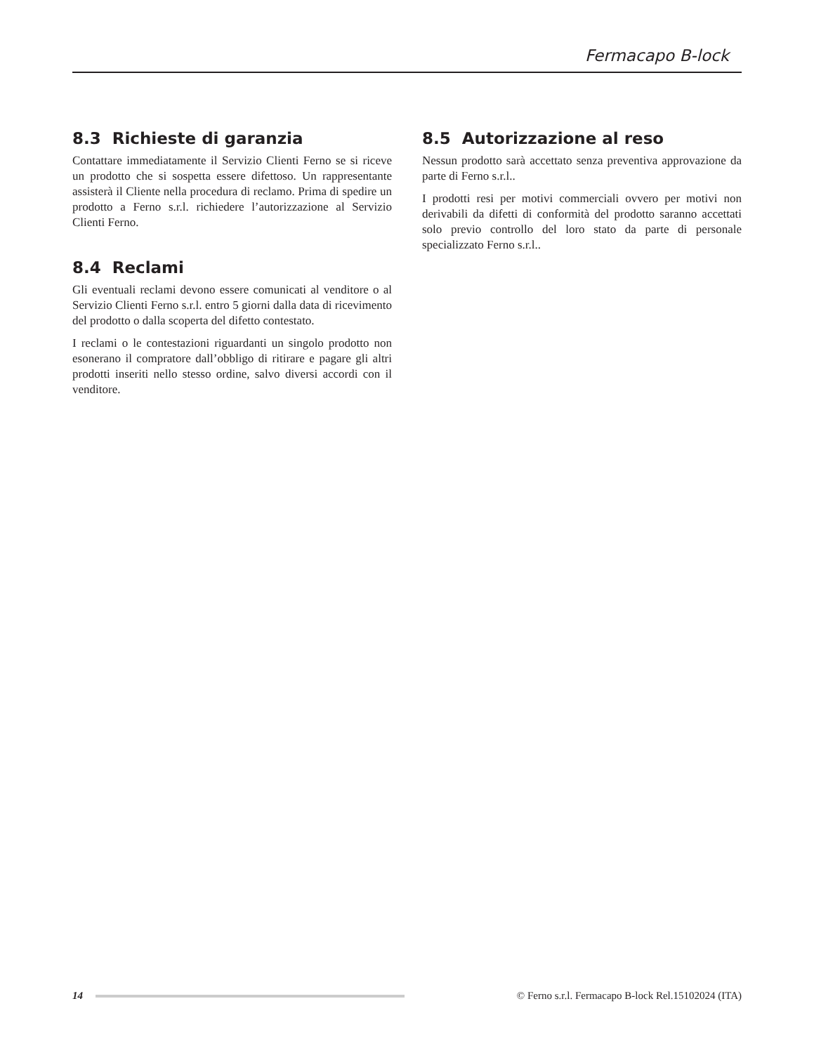Fermacapo B-lock
8.3 Richieste di garanzia
Contattare immediatamente il Servizio Clienti Ferno se si riceve un prodotto che si sospetta essere difettoso. Un rappresentante assisterà il Cliente nella procedura di reclamo. Prima di spedire un prodotto a Ferno s.r.l. richiedere l’autorizzazione al Servizio Clienti Ferno.
8.4 Reclami
Gli eventuali reclami devono essere comunicati al venditore o al Servizio Clienti Ferno s.r.l. entro 5 giorni dalla data di ricevimento del prodotto o dalla scoperta del difetto contestato.
I reclami o le contestazioni riguardanti un singolo prodotto non esonerano il compratore dall’obbligo di ritirare e pagare gli altri prodotti inseriti nello stesso ordine, salvo diversi accordi con il venditore.
8.5 Autorizzazione al reso
Nessun prodotto sarà accettato senza preventiva approvazione da parte di Ferno s.r.l..
I prodotti resi per motivi commerciali ovvero per motivi non derivabili da difetti di conformità del prodotto saranno accettati solo previo controllo del loro stato da parte di personale specializzato Ferno s.r.l..
14
© Ferno s.r.l. Fermacapo B-lock Rel.15102024 (ITA)